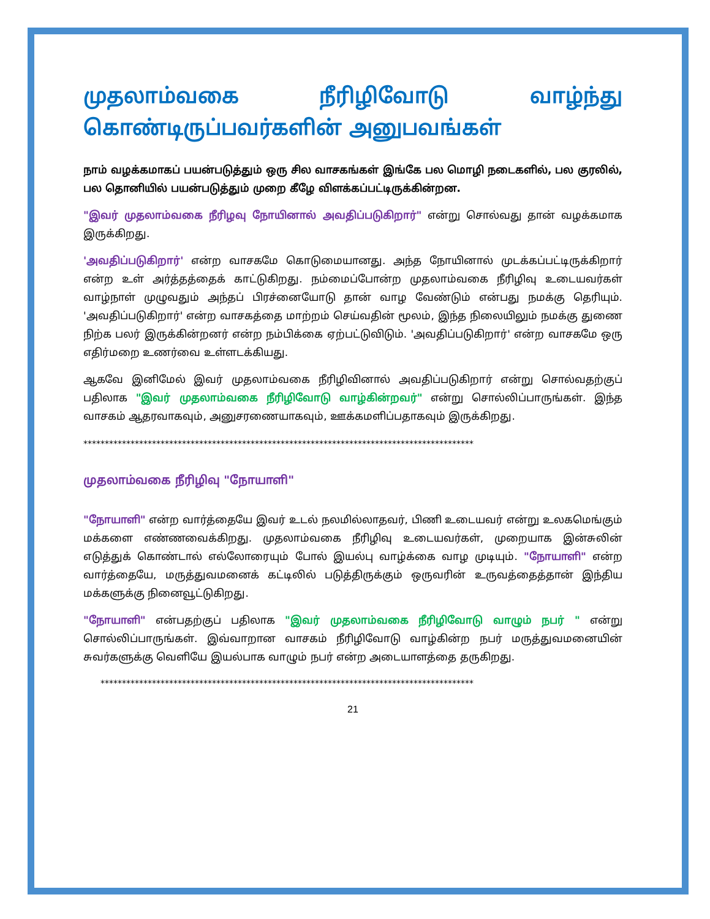முதலாம்வகை நீரிழிவோடு வாழ்ந்து கொண்டிருப்பவர்களின் அனுபவங்கள்
நாம் வழக்கமாகப் பயன்படுத்தும் ஒரு சில வாசகங்கள் இங்கே பல மொழி நடைகளில், பல குரலில், பல தொனியில் பயன்படுத்தும் முறை கீழே விளக்கப்பட்டிருக்கின்றன.
"இவர் முதலாம்வகை நீரிழவு நோயினால் அவதிப்படுகிறார்" என்று சொல்வது தான் வழக்கமாக இருக்கிறது.
'அவதிப்படுகிறார்' என்ற வாசகமே கொடுமையானது. அந்த நோயினால் முடக்கப்பட்டிருக்கிறார் என்ற உள் அர்த்தத்தைக் காட்டுகிறது. நம்மைப்போன்ற முதலாம்வகை நீரிழிவு உடையவர்கள் வாழ்நாள் முழுவதும் அந்தப் பிரச்னையோடு தான் வாழ வேண்டும் என்பது நமக்கு தெரியும். 'அவதிப்படுகிறார்' என்ற வாசகத்தை மாற்றம் செய்வதின் மூலம், இந்த நிலையிலும் நமக்கு துணை நிற்க பலர் இருக்கின்றனர் என்ற நம்பிக்கை ஏற்பட்டுவிடும். 'அவதிப்படுகிறார்' என்ற வாசகமே ஒரு எதிர்மறை உணர்வை உள்ளடக்கியது.
ஆகவே இனிமேல் இவர் முதலாம்வகை நீரிழிவினால் அவதிப்படுகிறார் என்று சொல்வதற்குப் பதிலாக "இவர் முதலாம்வகை நீரிழிவோடு வாழ்கின்றவர்" என்று சொல்லிப்பாருங்கள். இந்த வாசகம் ஆதரவாகவும், அனுசரணையாகவும், ஊக்கமளிப்பதாகவும் இருக்கிறது.
*******************************************************************************************
முதலாம்வகை நீரிழிவு "நோயாளி"
"நோயாளி" என்ற வார்த்தையே இவர் உடல் நலமில்லாதவர், பிணி உடையவர் என்று உலகமெங்கும் மக்களை எண்ணவைக்கிறது. முதலாம்வகை நீரிழிவு உடையவர்கள், முறையாக இன்சுலின் எடுத்துக் கொண்டால் எல்லோரையும் போல் இயல்பு வாழ்க்கை வாழ முடியும். "நோயாளி" என்ற வார்த்தையே, மருத்துவமனைக் கட்டிலில் படுத்திருக்கும் ஒருவரின் உருவத்தைத்தான் இந்திய மக்களுக்கு நினைவூட்டுகிறது.
"நோயாளி" என்பதற்குப் பதிலாக "இவர் முதலாம்வகை நீரிழிவோடு வாழும் நபர் " என்று சொல்லிப்பாருங்கள். இவ்வாறான வாசகம் நீரிழிவோடு வாழ்கின்ற நபர் மருத்துவமனையின் சுவர்களுக்கு வெளியே இயல்பாக வாழும் நபர் என்ற அடையாளத்தை தருகிறது.
***************************************************************************************
21